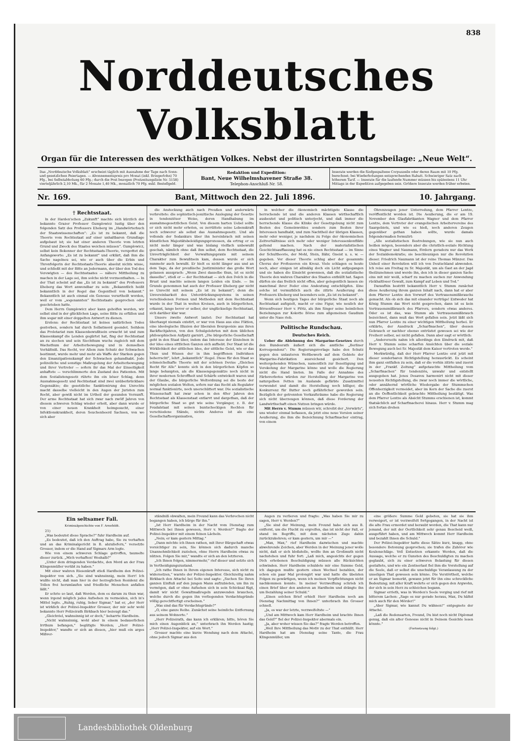838
Norddeutsches Volksblatt
Organ für die Interessen des werkthätigen Volkes. Nebst der illustrirten Sonntagsbeilage: „Neue Welt“.
Das „Norddeutsche Volksblatt“ erscheint täglich mit Ausnahme der Tage nach Sonn- und gesetzlichen Feiertagen. — Abonnementspreis pro Monat (inkl. Bringerlohn) 70 Pfg., bei Selbstabholung 60 Pfg.; durch die Post bezogen (Postzeitungsliste Nr. 5158) vierteljährlich 2,10 Mk., für 2 Monate 1,40 Mk., monatlich 70 Pfg. exkl. Bestellgeld.
Redaktion und Expedition:
Bant, Neue Wilhelmshavener Straße 38.
Telephon-Anschluß Nr. 58.
Inserate werden die fünfgespaltene Corpuszeile oder deren Raum mit 10 Pfg. berechnet; bei Wiederholungen entsprechenden Rabatt. Schwieriger Satz nach höherem Tarif. — Inserate für die laufende Nummer müssen bis spätestens 11 Uhr Mittags in der Expedition aufgegeben sein. Größere Inserate werden früher erbeten.
Nr. 169. Bant, Mittwoch den 22. Juli 1896. 10. Jahrgang.
† Rechtsstaat.
In der Harden'schen „Zukunft“ machte sich kürzlich der bekannte Grazer Professor Gumplowicz lustig über den folgenden Satz des Professors Eheberg im „Handwörterbuch der Staatswissenschaften“: „Es ist zu bekannt, daß die Theorie vom Rechtsstaat auf einer unhaltbaren Grundlage aufgebaut ist; sie hat einer anderen Theorie vom letzten Grund und Zweck des Staates weichen müssen“. Gumplowicz, selbst kein Bekenner der Rechtsstaats-Theorie, verspottet die Anfangsworte: „Es ist zu bekannt“ und erklärt, daß ihm die Sache nagelneu sei, wie er auch über die Erbin und Thronfolgerin der Rechtsstaats-Theorie absolut nichts wisse, und schließt mit der Bitte an Jedermann, der über den Tod des Verewigten — des Rechtsstaates — nähere Mittheilung zu machen in der Lage sei, ihm solche nicht vorzuenthalten. — In der That scheint auf das „Es ist zu bekannt“ des Professors Eheberg das Wort anwendbar zu sein: „Bekanntlich heißt bekanntlich in der Regel das Gegentheil von bekannt.“ Bekanntlich ist auch einmal ein Genosse verurtheilt worden, weil er vom „sogenannten“ Rechtsstaate gesprochen oder geschrieben hatte.
Dem Herrn Gumplowicz aber kann geholfen werden, wir selbst sind in der glücklichen Lage, seine Bitte zu erfüllen und ihm sogar mit einer doppelten Antwort zu dienen.
Erstens: der Rechtsstaat ist keines natürlichen Todes gestorben, sondern hat durch Selbstmord geendet. Seitdem das Proletariat zum Klassenbewußtsein erwacht ist und zum Klassenkampf die Lenden gegürtet hat, fing der Rechtsstaat an zu siechen und sein Siechthum wuchs zugleich mit dem Wachsthum der Arbeiterbewegung und in demselben Verhältniß. Das Recht, vor Allem zum Schutz der Schwachen bestimmt, wurde mehr und mehr als Waffe der Starken gegen den Emanzipationskampf der Schwachen gehandhabt. Jede polizeiliche und sonstige Maßregelung der Arbeiterbewegung und ihrer Vertreter — sofern ihr das Mal der Einseitigkeit anhaftete — verschlimmerte den Zustand des Patienten. Mit dem Sozialistengesetz rührte ihn ein böser Schlag, denn Ausnahmegesetz und Rechtsstaat sind zwei unüberbrückbare Gegensätze; die gesetzliche Sanktionirung des Unrechts macht dasselbe vielleicht in den Augen der Juristen zum Recht, aber gewiß nicht im Urtheil der gesunden Vernunft. Der arme Rechtsstaat hat sich zwar nach zwölf Jahren von diesem schweren Schlag wieder erholt, aber dann wurde er von einer neuen Krankheit heimgesucht, einer Infektionskrankheit, deren Seuchenheerd Sachsen, von wo sich aber
die Ansteckung auch nach Preußen und anderwärts verbreitete: die sophistisch-jesuitische Auslegung der Gesetze in tendenziöser Weise, deren Handhabung im ausnahmegesetzlichen Geist. Von diesem harten Uebel sollte er sich nicht mehr erholen, es zerrüttete seine Lebenskraft noch schwerer als selbst das Ausnahmegesetz. Und als vollends der Sedankurs über ihn hereinbrach mit seinen künstlichen Majestätsbeleidigungsprozessen, da ertrug er es nicht mehr länger und was bislang vielfach unbewußt geschah, nämlich ohne daß ihm selbst, dem Rechtsstaat, die Unverträglichkeit der Verwaltungspraxis mit seinem Charakter zum Bewußtsein kam, dessen wurde er sich nunmehr auch bewußt. Er hielt es nicht länger aus und an dem Tage, da der preußische Justizminister das große Wort gelassen aussprach: „Wenn Zwei dasselbe thun, ist es nicht dasselbe“, stieß er — der Rechtsstaat — sich den Dolch in die Brust und machte seinem langen Leiden ein Ende. — Im Grunde genommen hat auch der Professor Eheberg gar nicht so Unrecht mit seinem „Es ist zu bekannt“; denn die Unvereinbarkeit des Unterdrückungssystems in seinen verschiedenen Formen und Methoden mit dem Rechtsstaat wurde in der That in weiten Kreisen, auch in bürgerlichen, erkannt, lange bevor er selber, der unglückselige Rechtsstaat, sich darüber klar war.
Unsere zweite Antwort lautet: Der Rechtsstaat hat überhaupt niemals existirt, er war von Haus aus eine Fiktion, eine ideologische Illusion der liberalen Bourgeoisie aus ihren Backfischjahren, von den Schulgelehrten mit dem üblichen philosophischen Aufputz garnirt. „Die bürgerliche Gesellschaft geht in den Staat über, indem das Interesse der Einzelnen in der Idee eines sittlichen Ganzen sich aufhebt. Der Staat ist die Wirklichkeit der sittlichen Idee, der sittliche Geist, wie er das Thun und Wissen der in ihm begriffenen Individuen beherrscht“, lehrt „bekanntlich“ Hegel. Diese für den Staat so schmeichelhafte Theorie mit der schönen Devise „Gleiches Recht für Alle“ konnte sich in den bürgerlichen Köpfen so lange behaupten, als die Klassengegensätze noch nicht in ihrer modernen Schroffheit und Schärfe entwickelt waren und der Glaube, die bürgerliche Weltordnung sei die beste der möglichen sozialen Welten, sofern nur das Recht als Regulator normal funktionirte, noch unerschüttert war. Die sozialistische Wissenschaft hat zwar schon in den 40er Jahren den Rechtsstaat als Klassenstaat entlarvt und dargethan, daß der bürgerliche Staat so gut wie seine Vorgänger, z. B. der Feudalstaat mit seinen buntscheckigen Rechten für verschiedene Stände, nichts Anderes ist als eine Gesellschaftsorganisation,
in welcher die ökonomisch mächtigste Klasse die herrschende ist und die anderen Klassen wirthschaftlich ausbeutet und politisch unterjocht, und daß immer die herrschende Klasse die Klinke der Gesetzgebung nicht zum Besten des Gemeinwohles sondern zum Besten ihrer Interessen handhabt, und zum Nachtheil der übrigen Klassen, mehr oder weniger, je nachdem zu Folge der ökonomischen Zeitverhältnisse sich mehr oder weniger Interessenkonflikte geltend machen. Nach der materialistischen Geschichtsauffassung hat es nie einen Rechtsstaat — im Sinne der Schultheorie, der Mohl, Stein, Bähr, Gneist u. s. w. — gegeben. Vor dieser Theorie schlug aber der gesammte Chorus der Professoren ein Kreuz. Viele schlagen es heute noch, aber einigen ist allmälig doch ein Licht aufgegangen und sie haben die Einsicht gewonnen, daß die sozialistische Theorie den wahren Charakter des Staates enthüllt hat. Sagen dürfen sie das freilich nicht offen, aber gelegentlich lassen sie manchmal ihrer Feder eine Andeutung entschlüpfen. Eine solche ist vermuthlich auch die zitirte Aeußerung des Professors Eheberg und besonders sein „Es ist zu bekannt“.
Wenn sich heutigen Tages der bürgerliche Staat noch als Rechtsstaat aufspielt, macht er eine Figur, wie neulich der Börsenfresser Herr v. Plötz, als ihm Singer seine heimlichen Beziehungen zur Kokotte Börse zum allgemeinen Gaudium unter die Nase rieb.
Politische Rundschau.
Deutsches Reich.
Ueber die Ablehnung des Margarine-Gesetzes durch den Bundesrath äußert sich die amtliche „Berliner Korrespondenz“: Die Regierungsvorlage habe den Schutz gegen den unlauteren Wettbewerb auf dem Gebiete der Margarine-Fabrikation ausreichend gesichert. Den weitergehenden Wünschen, namentlich zur Beseitigung und Verekelung der Margarine könne und wolle die Regierung nicht die Hand bieten. Im Falle der Annahme des Färbeverbotes würden zur Herstellung der Margarine von naturgelben Fetten im Auslande gefärbte Zusatzmittel verwendet und damit die Herstellung noch billiger, die Konkurrenz für Butter noch gefährlicher geworden sein. Bezüglich der getrennten Verkaufsräume habe die Regierung sich nicht überzeugen können, daß diese Forderung der Landwirthschaft einen Nutzen bringen würde.
Mit Herrn v. Stumm müssen wir, schreibt der „Vorwärts“, uns wieder einmal befassen, da jetzt eine neue Version seiner Aeußerung, die ihm die Bezeichnung Scharfmacher eintrug, von einem
Ohrenzeugen jener Unterredung, dem Pfarrer Lentze, veröffentlicht worden ist. Die Aeußerung, die er am 19. November den Glasfabrikanten Wagner und dem Pfarrer Lentze, dem Vertreter der evangelischen Arbeitervereine des Saargebiets, und wie es hieß, noch anderen Zeugen gegenüber gethan haben sollte, wurde damals folgendermaßen formulirt:
„Alle sozialistischen Bestrebungen, wie sie nun auch heißen mögen, besonders aber die christlich-soziale Richtung eines Wagner und Naumann, fördern geradezu nur das Werk der Sozialdemokratie; sie beschleunigen nur die Revolution dieser. Friedrich Naumann ist der reine Thomas Münzer. Das Unheil einer Revolution will ich von Deutschland abwenden. Ich reise am Freitag zu Sr. Majestät, um als Gast an der Jagd theilzunehmen und werde ihn, den ich in dieser ganzen Sache eins mit mir weiß, scharf zu machen suchen zur Anwendung rückhaltloser Gewalt, zum Kampf auf Leben und Tod.“
Daraufhin bestritt bekanntlich Herr v. Stumm zunächst diese Aeußerung ihrem ganzen Inhalt nach, dann hat er aber dem Pfarrer Lentze den Vorwurf des Vertrauensmißbrauchs gemacht. Als ob sich das mit einander vertrüge! Entweder hat König Stumm das Wort nicht gesprochen, dann ist es kein Vertrauensmißbrauch des Pfarrers, sondern etwas anderes. Oder es ist das, was Stumm als Vertrauensmißbrauch bezeichnet, dann muß das Wort gefallen sein. Jetzt läßt sich nun Pfarrer Lentze zu einer wichtigen Mittheilung herbei. Er erklärte, der Ausdruck „Scharfmachen“, über dessen Gebrauch er nachher ebenso entrüstet gewesen sei wie der Freiherr selber, sei nicht gefallen. Dann aber sagt er wörtlich:
„Andererseits nahm ich allerdings den Eindruck mit, daß Herr v. Stumm seine scharfen Ansichten über die soziale Bewegung auch bei Sr. Majestät dem Kaiser vertreten werde.“
Merkwürdig, daß der Herr Pfarrer Lentze erst jetzt mit dieser sonderbaren Richtigstellung herausrückt. Es scheint ihm ganz entfallen zu sein, daß er die vorhin zitirte und zuerst in der „Frankf. Zeitung“ aufgetauchte Mittheilung vom „Scharfmachen“ für tendenziös, unwahr und entstellt ausgegeben hat. Jenes Desaveu harmonirt nicht mit dieser neuesten Richtigstellung, die zwar noch immer die wörtliche, oder annähernd wörtliche Wiedergabe der Stummschen Offenherzigkeit vermeidet, aber im Kern der Sache die zuerst an die Oeffentlichkeit gebrachte Mittheilung bestätigt. Was dem Pfarrer Lentze als Absicht Stumms erschienen ist, kommt thatsächlich auf Scharfmacherei hinaus. Herr v. Stumm mag sich fortan drehen
Ein seltsamer Fall.
Kriminalgeschichte von F. Arnefeldt.
21)
„Was bedeutet diese Sprache?“ fuhr Hardheim auf.
„Es bedeutet, daß ich den Auftrag habe, Sie zu verhaften und an das Kriminalgericht in B. abzuliefern,“ versetzte Grosser, indem er die Hand auf Sigmars Arm legte.
Wie von einem schweren Schlage getroffen, taumelte dieser zurück. „Mich verhaften! Weshalb?“
„Unter dem dringenden Verdachte, den Mord an der Frau Klingenmüller verübt zu haben.“
Mit einer wahren Riesenkraft stieß Hardheim den Polizei-Inspektor von sich. „Sie sind wahnsinnig, mein Herr! Ich wußte nicht, daß man hier in der herzoglichen Residenz die Tollen frei herumlaufen und friedliche Menschen anfallen läßt.“
Er schrie so laut, daß Werden, dem es darum zu thun war, wenn irgend möglich jedes Aufsehen zu vermeiden, sich in's Mittel legte. „Ruhig, ruhig, lieber Sigmar,“ bat er, „der Herr ist wirklich der Polizei-Inspektor Grosser, der mir sehr wohl bekannte Herr Polizeirath Birkbach hier bezeugt das.“
„Gleichviel, wahnsinnig ist er doch,“ beharrte Hardheim.
„Nicht wahnsinnig, wohl aber in einem bedauerlichen Irrthum befangen,“ begütigte Werden; „Herr Polizei-Inspektor,“ wandte er sich an diesen, „hier muß ein arges Mißver-
ständniß obwalten, mein Freund kann das Verbrechen nicht begangen haben, ich bürge für ihn.“
„Ist Herr Hardheim in der Nacht vom Dienstag zum Mittwoch bei Ihnen gewesen, Herr v. Werden?“ fragte der Polizei-Inspektor mit einem feinen Lächeln.
„Nein; er kam gestern Mittag.“
„Dann möchte ich Ihnen rathen, mit Ihrer Bürgschaft etwas vorsichtiger zu sein, Sie können sich dadurch manche Unannehmlichkeit zuziehen, ohne Herrn Hardheim etwas zu nützen. Folgen Sie mir,“ wandte er sich an den letzteren.
„Ich Ihnen folgen, nimmermehr,“ rief dieser und setzte sich in Vertheidigungszustand.
„Ich rathe Ihnen in Ihrem eigenen Interesse, sich nicht zu widersetzen,“ warnte der Polizei-Inspektor. Gleichzeitig nahm Birkbach den Attaché bei Seite und sagte: „Suchen Sie Ihren ganzen Einfluß auf den jungen Mann aufzubieten, um ihn zu vermögen, daß er ohne Aufsehen sich in sein Schicksal fügt, damit wir nicht Gewaltmaßregeln anzuwenden brauchen, welche durch die gegen ihn vorliegenden Verdachtsgründe völlig gerechtfertigt erscheinen.“
„Was sind das für Verdachtsgründe?“
„O, eine ganze Reihe. Zunächst seine heimliche Entfernung aus seinem Wohnorte.“
„Herr Polizeirath, das kann ich erklären; bitte, hören Sie mich einen Augenblick an,“ unterbrach ihn Werden hastig; „Herr Polizei-Inspektor, auf ein Wort.“
Grosser machte eine kurze Wendung nach dem Attaché, ohne jedoch Sigmar aus den
Augen zu verlieren und fragte: „Was haben Sie mir zu sagen, Herr v. Werden?“
„Sie sind der Meinung, mein Freund habe sich aus B. entfernt, um die Flucht zu ergreifen, das ist nicht der Fall, er stand im Begriffe, mit dem nächsten Zuge dahin zurückzukehren; er kam gestern, um mir —“
„Max, Max,“ rief Hardheim dazwischen und machte abwehrende Zeichen, aber Werden in der Meinung jener wolle nicht, daß er sich bloßstelle, wollte ihm an Großmuth nicht nachstehen und fuhr fort: „Laß mich, angesichts der gegen Dich erhobenen Beschuldigung müssen alle Rücksichten schwinden. Herr Hardheim schuldete mir eine Summe Geld, ich dagegen mußte gestern einen Wechsel bezahlen, der schon ein paar Mal prolongirt war und hatte die übelsten Folgen zu gewärtigen, wenn ich meinen Verpflichtungen nicht nachkommen konnte. In meiner Verzweiflung schrieb ich einen Brief über den anderen an Hardheim und drängte ihn um Bezahlung seiner Schuld.“
„Einen solchen Brief erhielt Herr Hardheim noch am Dienstag Nachmittag von Ihnen?“ unterbrach ihn Grosser schnell.
„Ja, es war der letzte, verzweifeltste —“
„Und am Mittwoch kam Herr Hardheim und brachte Ihnen das Geld?“ fiel der Polizei-Inspektor abermals ein.
„Ja, aber woher wissen Sie das?“ fragte Werden betroffen.
„Weil Ihre Mittheilung das Motiv zu der That enthüllt. Herr Hardheim hat am Dienstag seine Tante, die Frau Klingenmüller, um
eine größere Summe Geld gebeten, sie hat sie ihm verweigert, er ist verzweifelt fortgegangen, in der Nacht ist die alte Frau ermordet und beraubt worden, die That kann nur jemand, der mit der Oertlichkeit sehr genau Bescheid weiß, ausgeführt haben, und am Mittwoch kommt Herr Hardheim und bezahlt Ihnen die Schuld.“
Der Polizei-Inspektor hatte diese Sätze kurz, knapp, ohne besondere Betonung gesprochen; sie trafen die Zuhörer wie Keulenschläge. Voll Entsetzen erkannte Werden, daß die Aussage, welche er zu Gunsten des Beschuldigten zu machen geglaubt, sich zu einer schweren Belastung für diesen gestaltete, und wie ein Zentnerlast fiel ihm die Vorstellung auf die Seele, daß er selbst die unschuldige Veranlassung zu der unseligen That gewesen sein könne. Die Verstörtheit, welche er an Sigmar bemerkt, gewann jetzt für ihn eine schreckliche Bedeutung; mit aller Kraft wehrte er sich gegen den Argwohn, der sich in sein Herz zu schleichen begann.
Sigmar errieth, was in Werden's Seele vorging und rief mit bitterem Lachen: „Sage es nur gerade heraus, Max, Du hältst mich auch für den Mörder!“
„Aber Sigmar, wie kannst Du wähnen!“ entgegnete der Attaché.
„Laß die Redensarten, Freund, Du bist noch nicht Diplomat genug, daß ein alter Genosse nicht in Deinem Gesichte lesen könnte.“
(Fortsetzung folgt.)
Landesbibliothek Oldenburg